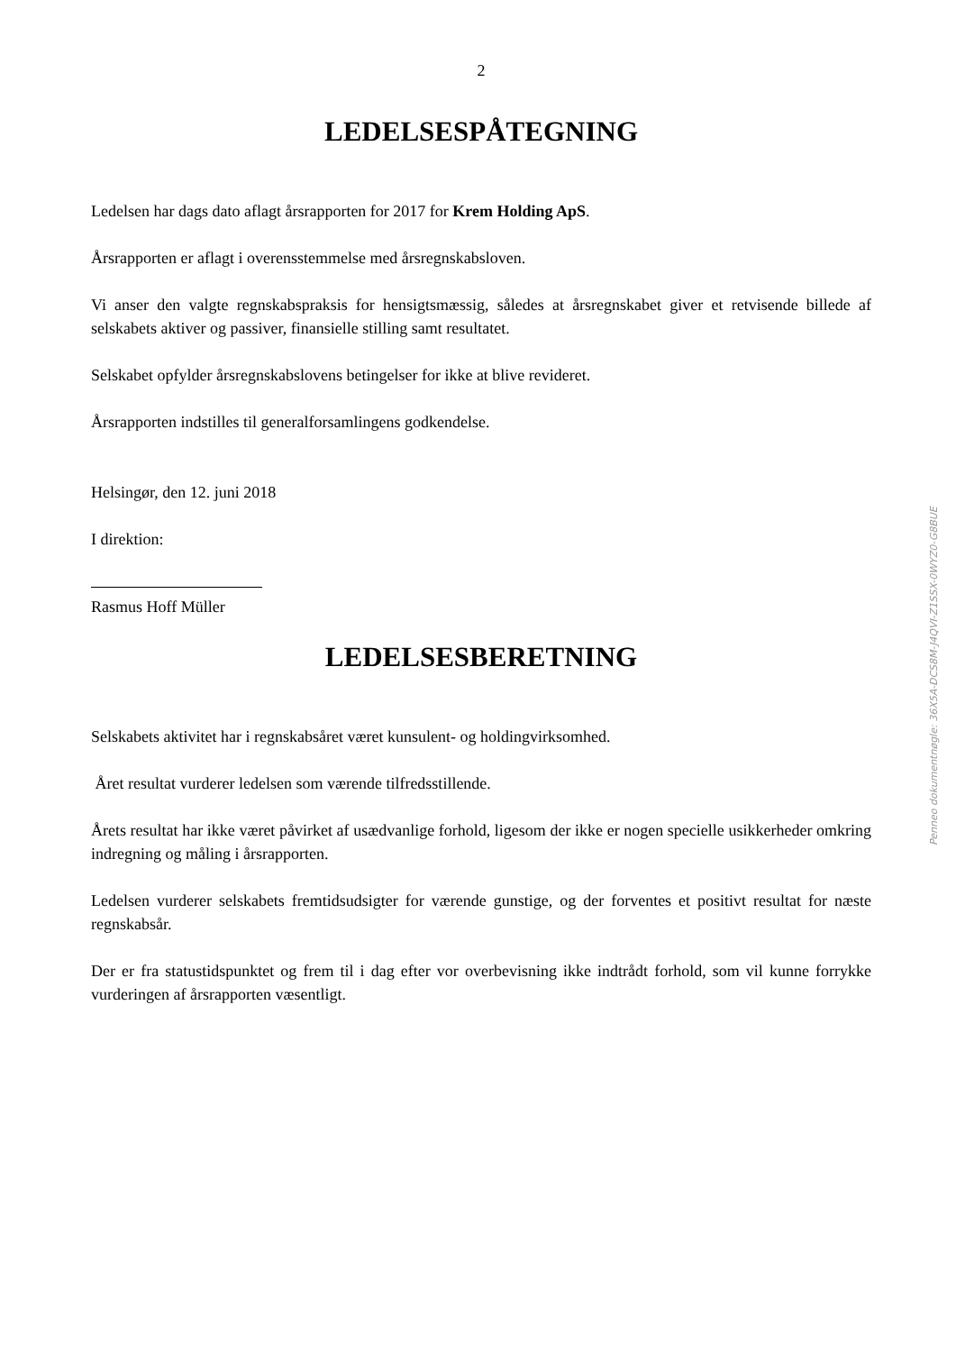2
LEDELSESPÅTEGNING
Ledelsen har dags dato aflagt årsrapporten for 2017 for Krem Holding ApS.
Årsrapporten er aflagt i overensstemmelse med årsregnskabsloven.
Vi anser den valgte regnskabspraksis for hensigtsmæssig, således at årsregnskabet giver et retvisende billede af selskabets aktiver og passiver, finansielle stilling samt resultatet.
Selskabet opfylder årsregnskabslovens betingelser for ikke at blive revideret.
Årsrapporten indstilles til generalforsamlingens godkendelse.
Helsingør, den 12. juni 2018
I direktion:
Rasmus Hoff Müller
LEDELSESBERETNING
Selskabets aktivitet har i regnskabsåret været kunsulent- og holdingvirksomhed.
Året resultat vurderer ledelsen som værende tilfredsstillende.
Årets resultat har ikke været påvirket af usædvanlige forhold, ligesom der ikke er nogen specielle usikkerheder omkring indregning og måling i årsrapporten.
Ledelsen vurderer selskabets fremtidsudsigter for værende gunstige, og der forventes et positivt resultat for næste regnskabsår.
Der er fra statustidspunktet og frem til i dag efter vor overbevisning ikke indtrådt forhold, som vil kunne forrykke vurderingen af årsrapporten væsentligt.
Penneo dokumentnøgle: 36X5A-DCS8M-J4QVI-Z1SSX-0WYZ0-G8BUE